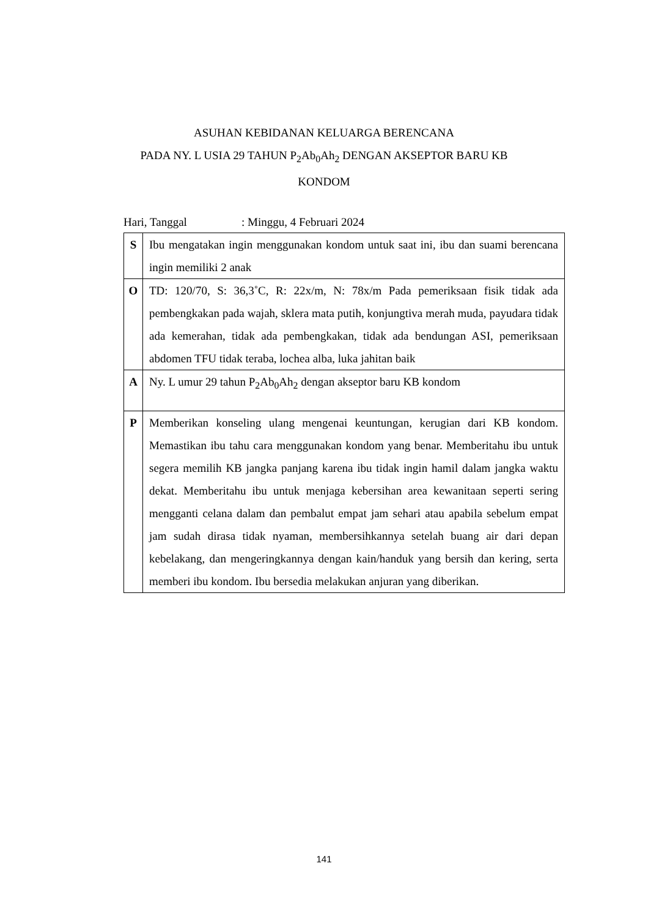ASUHAN KEBIDANAN KELUARGA BERENCANA
PADA NY. L USIA 29 TAHUN P<sub>2</sub>Ab<sub>0</sub>Ah<sub>2</sub> DENGAN AKSEPTOR BARU KB
KONDOM
Hari, Tanggal: Minggu, 4 Februari 2024
| S | Ibu mengatakan ingin menggunakan kondom untuk saat ini, ibu dan suami berencana ingin memiliki 2 anak |
| O | TD: 120/70, S: 36,3˚C, R: 22x/m, N: 78x/m Pada pemeriksaan fisik tidak ada pembengkakan pada wajah, sklera mata putih, konjungtiva merah muda, payudara tidak ada kemerahan, tidak ada pembengkakan, tidak ada bendungan ASI, pemeriksaan abdomen TFU tidak teraba, lochea alba, luka jahitan baik |
| A | Ny. L umur 29 tahun P<sub>2</sub>Ab<sub>0</sub>Ah<sub>2</sub> dengan akseptor baru KB kondom |
| P | Memberikan konseling ulang mengenai keuntungan, kerugian dari KB kondom. Memastikan ibu tahu cara menggunakan kondom yang benar. Memberitahu ibu untuk segera memilih KB jangka panjang karena ibu tidak ingin hamil dalam jangka waktu dekat. Memberitahu ibu untuk menjaga kebersihan area kewanitaan seperti sering mengganti celana dalam dan pembalut empat jam sehari atau apabila sebelum empat jam sudah dirasa tidak nyaman, membersihkannya setelah buang air dari depan kebelakang, dan mengeringkannya dengan kain/handuk yang bersih dan kering, serta memberi ibu kondom. Ibu bersedia melakukan anjuran yang diberikan. |
141